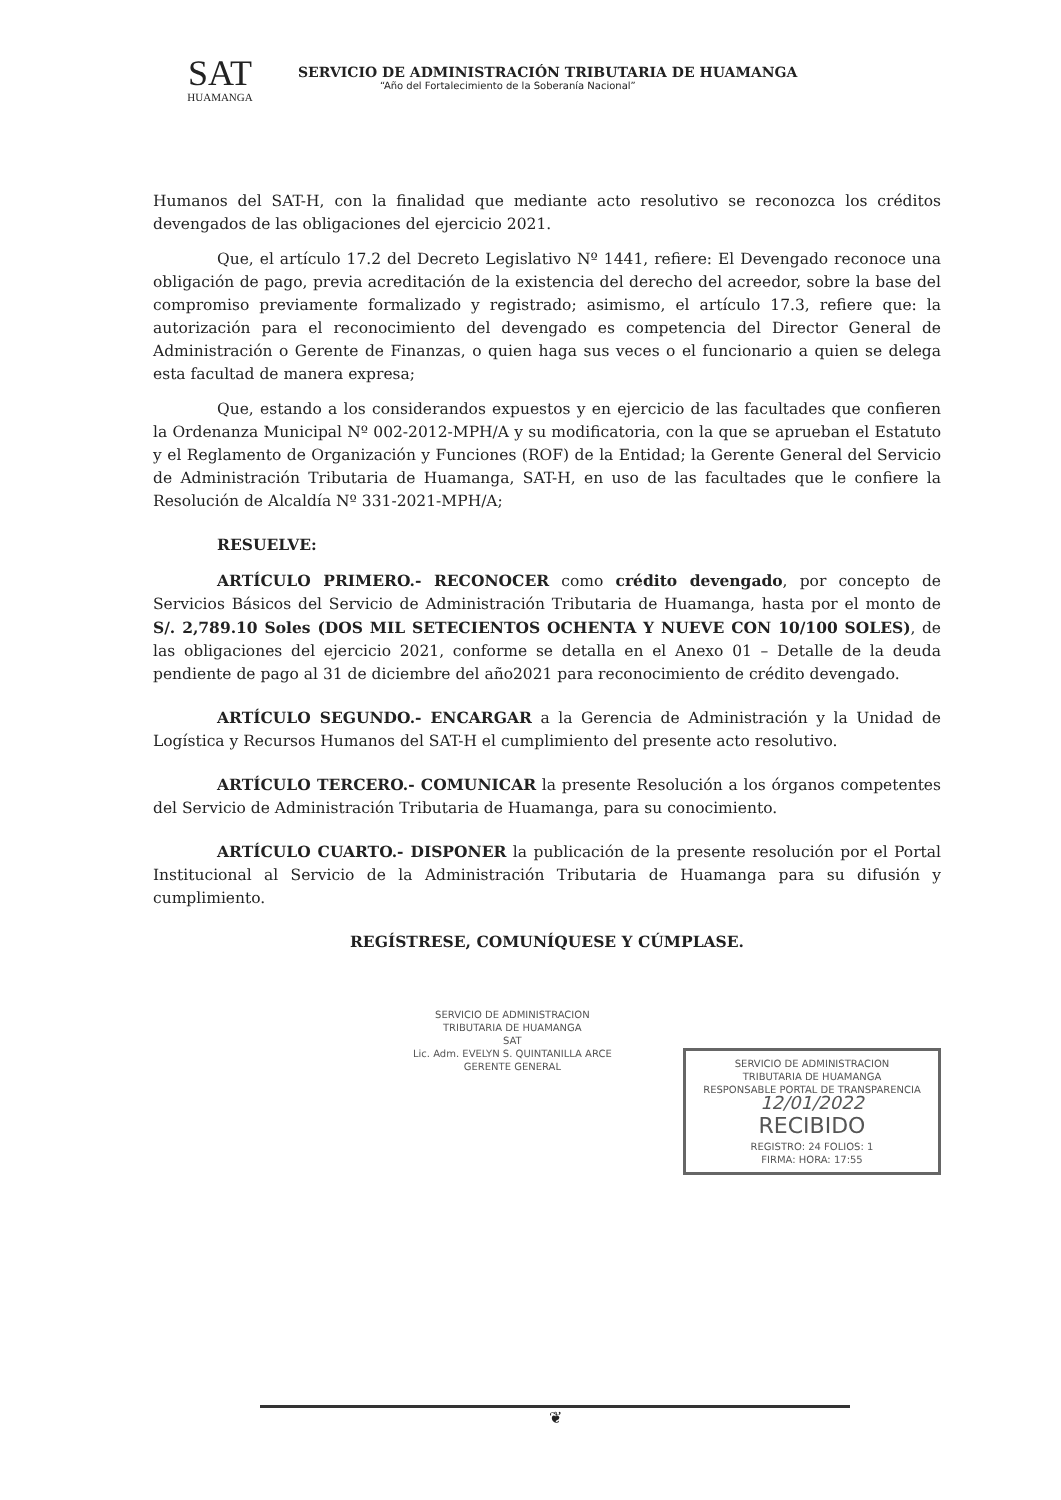SAT
HUAMANGA
SERVICIO DE ADMINISTRACIÓN TRIBUTARIA DE HUAMANGA
“Año del Fortalecimiento de la Soberanía Nacional”
Humanos del SAT-H, con la finalidad que mediante acto resolutivo se reconozca los créditos devengados de las obligaciones del ejercicio 2021.
Que, el artículo 17.2 del Decreto Legislativo Nº 1441, refiere: El Devengado reconoce una obligación de pago, previa acreditación de la existencia del derecho del acreedor, sobre la base del compromiso previamente formalizado y registrado; asimismo, el artículo 17.3, refiere que: la autorización para el reconocimiento del devengado es competencia del Director General de Administración o Gerente de Finanzas, o quien haga sus veces o el funcionario a quien se delega esta facultad de manera expresa;
Que, estando a los considerandos expuestos y en ejercicio de las facultades que confieren la Ordenanza Municipal Nº 002-2012-MPH/A y su modificatoria, con la que se aprueban el Estatuto y el Reglamento de Organización y Funciones (ROF) de la Entidad; la Gerente General del Servicio de Administración Tributaria de Huamanga, SAT-H, en uso de las facultades que le confiere la Resolución de Alcaldía Nº 331-2021-MPH/A;
RESUELVE:
ARTÍCULO PRIMERO.- RECONOCER como crédito devengado, por concepto de Servicios Básicos del Servicio de Administración Tributaria de Huamanga, hasta por el monto de S/. 2,789.10 Soles (DOS MIL SETECIENTOS OCHENTA Y NUEVE CON 10/100 SOLES), de las obligaciones del ejercicio 2021, conforme se detalla en el Anexo 01 – Detalle de la deuda pendiente de pago al 31 de diciembre del año2021 para reconocimiento de crédito devengado.
ARTÍCULO SEGUNDO.- ENCARGAR a la Gerencia de Administración y la Unidad de Logística y Recursos Humanos del SAT-H el cumplimiento del presente acto resolutivo.
ARTÍCULO TERCERO.- COMUNICAR la presente Resolución a los órganos competentes del Servicio de Administración Tributaria de Huamanga, para su conocimiento.
ARTÍCULO CUARTO.- DISPONER la publicación de la presente resolución por el Portal Institucional al Servicio de la Administración Tributaria de Huamanga para su difusión y cumplimiento.
REGÍSTRESE, COMUNÍQUESE Y CÚMPLASE.
SERVICIO DE ADMINISTRACION
TRIBUTARIA DE HUAMANGA
SAT
Lic. Adm. EVELYN S. QUINTANILLA ARCE
GERENTE GENERAL
SERVICIO DE ADMINISTRACION
TRIBUTARIA DE HUAMANGA
RESPONSABLE PORTAL DE TRANSPARENCIA
12/01/2022
RECIBIDO
REGISTRO: 24 FOLIOS: 1
FIRMA: HORA: 17:55
❦